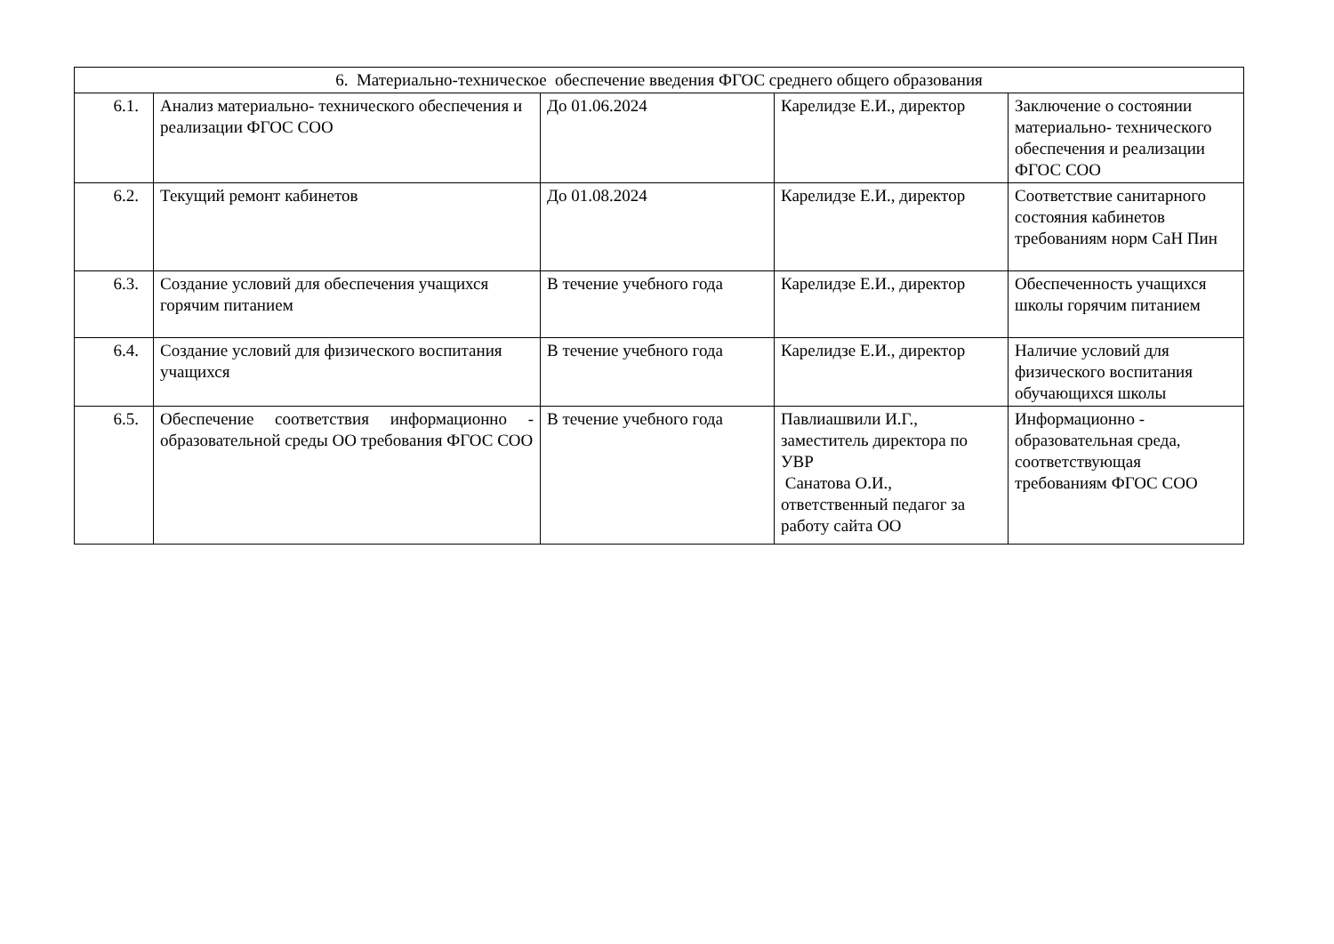| 6. Материально-техническое обеспечение введения ФГОС среднего общего образования | | | | |
| 6.1. | Анализ материально- технического обеспечения и реализации ФГОС СОО | До 01.06.2024 | Карелидзе Е.И., директор | Заключение о состоянии материально- технического обеспечения и реализации ФГОС СОО |
| 6.2. | Текущий ремонт кабинетов | До 01.08.2024 | Карелидзе Е.И., директор | Соответствие санитарного состояния кабинетов требованиям норм СаН Пин |
| 6.3. | Создание условий для обеспечения учащихся горячим питанием | В течение учебного года | Карелидзе Е.И., директор | Обеспеченность учащихся школы горячим питанием |
| 6.4. | Создание условий для физического воспитания учащихся | В течение учебного года | Карелидзе Е.И., директор | Наличие условий для физического воспитания обучающихся школы |
| 6.5. | Обеспечение соответствия информационно - образовательной среды ОО требования ФГОС СОО | В течение учебного года | Павлиашвили И.Г., заместитель директора по УВР Санатова О.И., ответственный педагог за работу сайта ОО | Информационно - образовательная среда, соответствующая требованиям ФГОС СОО |